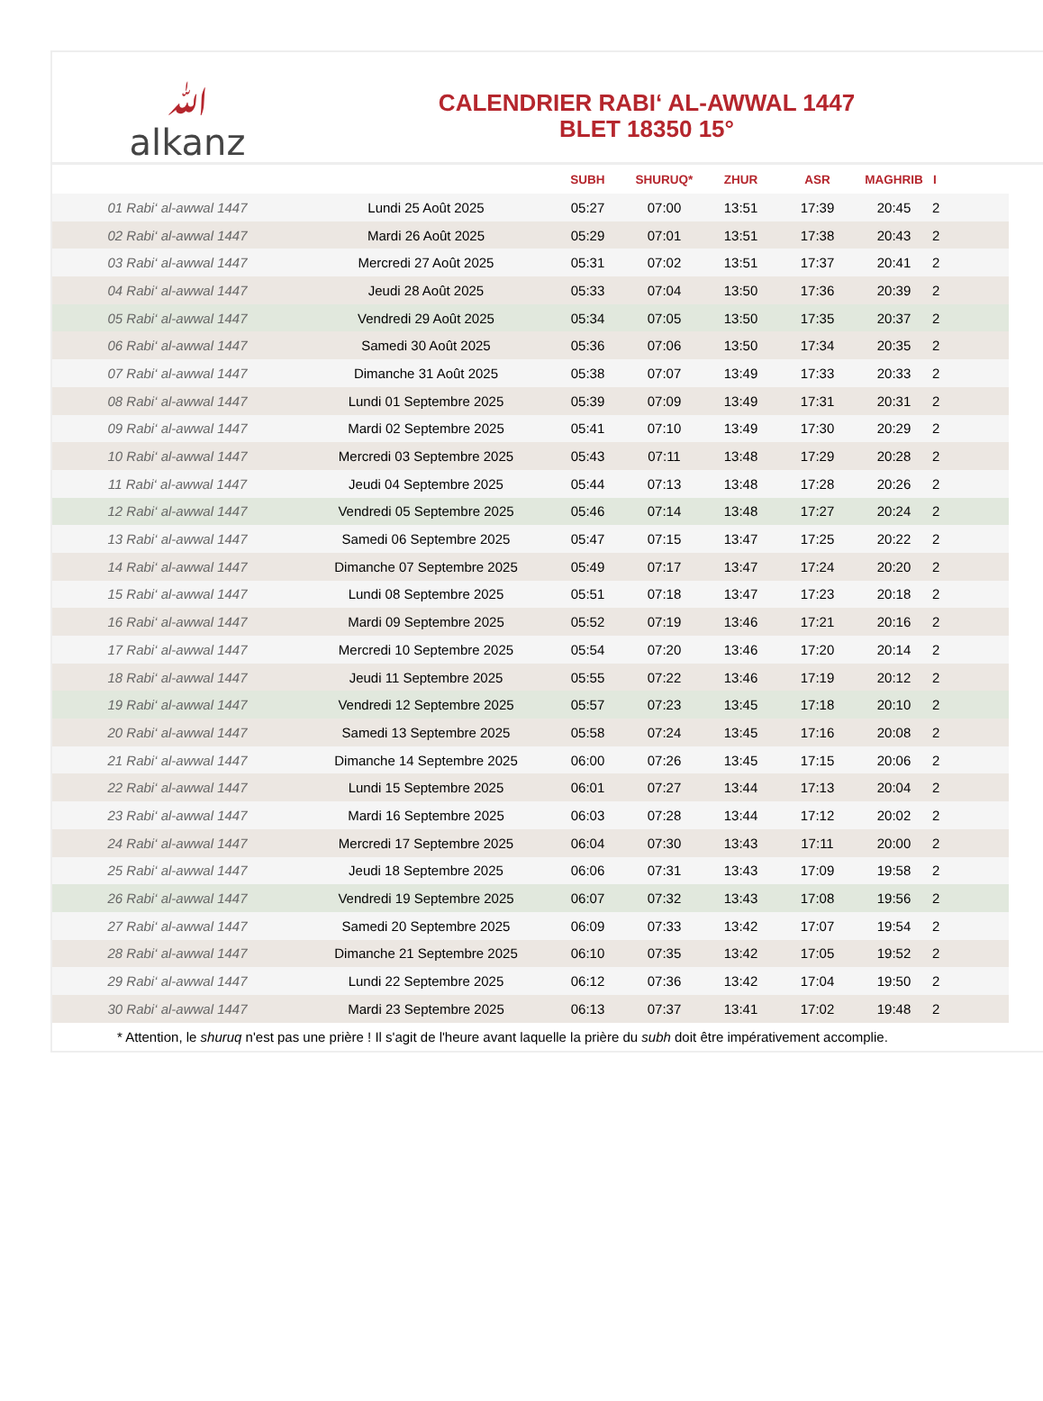ﷲ
alkanz
CALENDRIER RABI‘ AL-AWWAL 1447
BLET 18350 15°
| | | SUBH | SHURUQ* | ZHUR | ASR | MAGHRIB | I |
| --- | --- | --- | --- | --- | --- | --- | --- |
| 01 Rabi‘ al-awwal 1447 | Lundi 25 Août 2025 | 05:27 | 07:00 | 13:51 | 17:39 | 20:45 | 2 |
| 02 Rabi‘ al-awwal 1447 | Mardi 26 Août 2025 | 05:29 | 07:01 | 13:51 | 17:38 | 20:43 | 2 |
| 03 Rabi‘ al-awwal 1447 | Mercredi 27 Août 2025 | 05:31 | 07:02 | 13:51 | 17:37 | 20:41 | 2 |
| 04 Rabi‘ al-awwal 1447 | Jeudi 28 Août 2025 | 05:33 | 07:04 | 13:50 | 17:36 | 20:39 | 2 |
| 05 Rabi‘ al-awwal 1447 | Vendredi 29 Août 2025 | 05:34 | 07:05 | 13:50 | 17:35 | 20:37 | 2 |
| 06 Rabi‘ al-awwal 1447 | Samedi 30 Août 2025 | 05:36 | 07:06 | 13:50 | 17:34 | 20:35 | 2 |
| 07 Rabi‘ al-awwal 1447 | Dimanche 31 Août 2025 | 05:38 | 07:07 | 13:49 | 17:33 | 20:33 | 2 |
| 08 Rabi‘ al-awwal 1447 | Lundi 01 Septembre 2025 | 05:39 | 07:09 | 13:49 | 17:31 | 20:31 | 2 |
| 09 Rabi‘ al-awwal 1447 | Mardi 02 Septembre 2025 | 05:41 | 07:10 | 13:49 | 17:30 | 20:29 | 2 |
| 10 Rabi‘ al-awwal 1447 | Mercredi 03 Septembre 2025 | 05:43 | 07:11 | 13:48 | 17:29 | 20:28 | 2 |
| 11 Rabi‘ al-awwal 1447 | Jeudi 04 Septembre 2025 | 05:44 | 07:13 | 13:48 | 17:28 | 20:26 | 2 |
| 12 Rabi‘ al-awwal 1447 | Vendredi 05 Septembre 2025 | 05:46 | 07:14 | 13:48 | 17:27 | 20:24 | 2 |
| 13 Rabi‘ al-awwal 1447 | Samedi 06 Septembre 2025 | 05:47 | 07:15 | 13:47 | 17:25 | 20:22 | 2 |
| 14 Rabi‘ al-awwal 1447 | Dimanche 07 Septembre 2025 | 05:49 | 07:17 | 13:47 | 17:24 | 20:20 | 2 |
| 15 Rabi‘ al-awwal 1447 | Lundi 08 Septembre 2025 | 05:51 | 07:18 | 13:47 | 17:23 | 20:18 | 2 |
| 16 Rabi‘ al-awwal 1447 | Mardi 09 Septembre 2025 | 05:52 | 07:19 | 13:46 | 17:21 | 20:16 | 2 |
| 17 Rabi‘ al-awwal 1447 | Mercredi 10 Septembre 2025 | 05:54 | 07:20 | 13:46 | 17:20 | 20:14 | 2 |
| 18 Rabi‘ al-awwal 1447 | Jeudi 11 Septembre 2025 | 05:55 | 07:22 | 13:46 | 17:19 | 20:12 | 2 |
| 19 Rabi‘ al-awwal 1447 | Vendredi 12 Septembre 2025 | 05:57 | 07:23 | 13:45 | 17:18 | 20:10 | 2 |
| 20 Rabi‘ al-awwal 1447 | Samedi 13 Septembre 2025 | 05:58 | 07:24 | 13:45 | 17:16 | 20:08 | 2 |
| 21 Rabi‘ al-awwal 1447 | Dimanche 14 Septembre 2025 | 06:00 | 07:26 | 13:45 | 17:15 | 20:06 | 2 |
| 22 Rabi‘ al-awwal 1447 | Lundi 15 Septembre 2025 | 06:01 | 07:27 | 13:44 | 17:13 | 20:04 | 2 |
| 23 Rabi‘ al-awwal 1447 | Mardi 16 Septembre 2025 | 06:03 | 07:28 | 13:44 | 17:12 | 20:02 | 2 |
| 24 Rabi‘ al-awwal 1447 | Mercredi 17 Septembre 2025 | 06:04 | 07:30 | 13:43 | 17:11 | 20:00 | 2 |
| 25 Rabi‘ al-awwal 1447 | Jeudi 18 Septembre 2025 | 06:06 | 07:31 | 13:43 | 17:09 | 19:58 | 2 |
| 26 Rabi‘ al-awwal 1447 | Vendredi 19 Septembre 2025 | 06:07 | 07:32 | 13:43 | 17:08 | 19:56 | 2 |
| 27 Rabi‘ al-awwal 1447 | Samedi 20 Septembre 2025 | 06:09 | 07:33 | 13:42 | 17:07 | 19:54 | 2 |
| 28 Rabi‘ al-awwal 1447 | Dimanche 21 Septembre 2025 | 06:10 | 07:35 | 13:42 | 17:05 | 19:52 | 2 |
| 29 Rabi‘ al-awwal 1447 | Lundi 22 Septembre 2025 | 06:12 | 07:36 | 13:42 | 17:04 | 19:50 | 2 |
| 30 Rabi‘ al-awwal 1447 | Mardi 23 Septembre 2025 | 06:13 | 07:37 | 13:41 | 17:02 | 19:48 | 2 |
| * Attention, le shuruq n'est pas une prière ! Il s'agit de l'heure avant laquelle la prière du subh doit être impérativement accomplie. | | | | | | | |